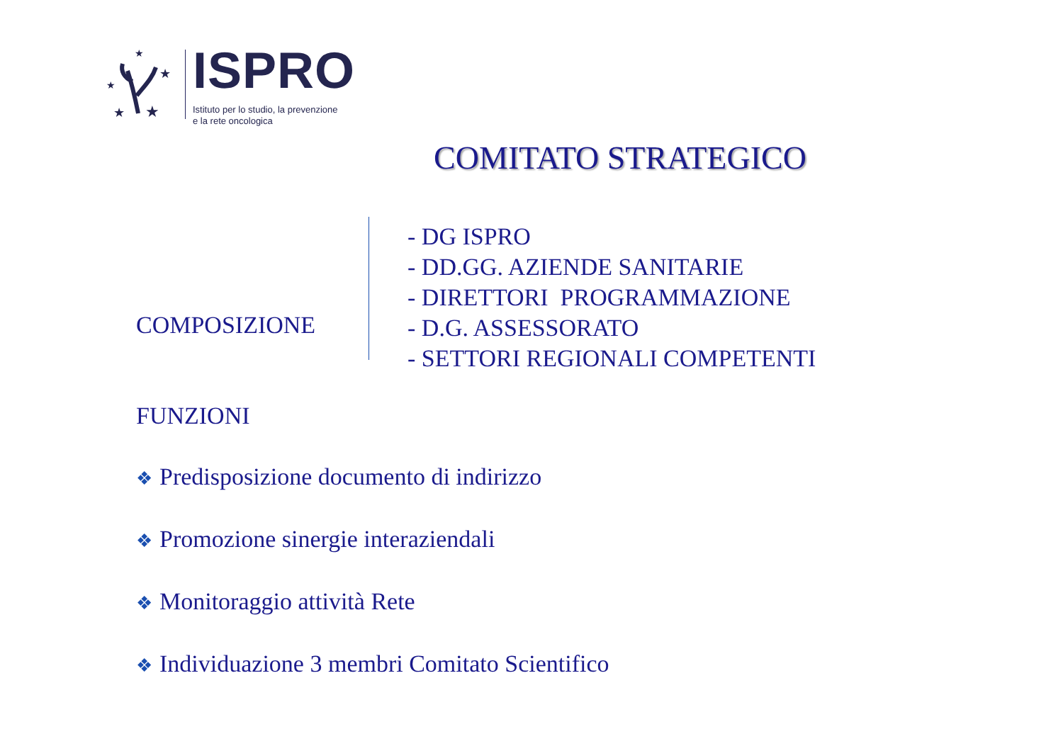★
★
★
★
★
ISPRO
Istituto per lo studio, la prevenzione
e la rete oncologica
COMITATO STRATEGICO
COMPOSIZIONE
- DG ISPRO
- DD.GG. AZIENDE SANITARIE
- DIRETTORI PROGRAMMAZIONE
- D.G. ASSESSORATO
- SETTORI REGIONALI COMPETENTI
FUNZIONI
❖ Predisposizione documento di indirizzo
❖ Promozione sinergie interaziendali
❖ Monitoraggio attività Rete
❖ Individuazione 3 membri Comitato Scientifico